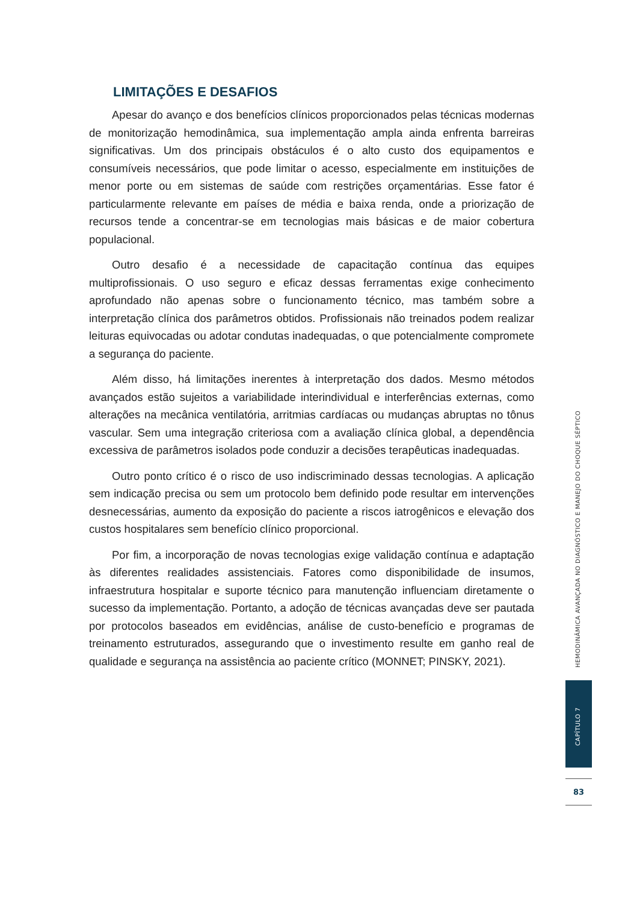LIMITAÇÕES E DESAFIOS
Apesar do avanço e dos benefícios clínicos proporcionados pelas técnicas modernas de monitorização hemodinâmica, sua implementação ampla ainda enfrenta barreiras significativas. Um dos principais obstáculos é o alto custo dos equipamentos e consumíveis necessários, que pode limitar o acesso, especialmente em instituições de menor porte ou em sistemas de saúde com restrições orçamentárias. Esse fator é particularmente relevante em países de média e baixa renda, onde a priorização de recursos tende a concentrar-se em tecnologias mais básicas e de maior cobertura populacional.
Outro desafio é a necessidade de capacitação contínua das equipes multiprofissionais. O uso seguro e eficaz dessas ferramentas exige conhecimento aprofundado não apenas sobre o funcionamento técnico, mas também sobre a interpretação clínica dos parâmetros obtidos. Profissionais não treinados podem realizar leituras equivocadas ou adotar condutas inadequadas, o que potencialmente compromete a segurança do paciente.
Além disso, há limitações inerentes à interpretação dos dados. Mesmo métodos avançados estão sujeitos a variabilidade interindividual e interferências externas, como alterações na mecânica ventilatória, arritmias cardíacas ou mudanças abruptas no tônus vascular. Sem uma integração criteriosa com a avaliação clínica global, a dependência excessiva de parâmetros isolados pode conduzir a decisões terapêuticas inadequadas.
Outro ponto crítico é o risco de uso indiscriminado dessas tecnologias. A aplicação sem indicação precisa ou sem um protocolo bem definido pode resultar em intervenções desnecessárias, aumento da exposição do paciente a riscos iatrogênicos e elevação dos custos hospitalares sem benefício clínico proporcional.
Por fim, a incorporação de novas tecnologias exige validação contínua e adaptação às diferentes realidades assistenciais. Fatores como disponibilidade de insumos, infraestrutura hospitalar e suporte técnico para manutenção influenciam diretamente o sucesso da implementação. Portanto, a adoção de técnicas avançadas deve ser pautada por protocolos baseados em evidências, análise de custo-benefício e programas de treinamento estruturados, assegurando que o investimento resulte em ganho real de qualidade e segurança na assistência ao paciente crítico (MONNET; PINSKY, 2021).
HEMODINÂMICA AVANÇADA NO DIAGNÓSTICO E MANEJO DO CHOQUE SÉPTICO
CAPÍTULO 7
83